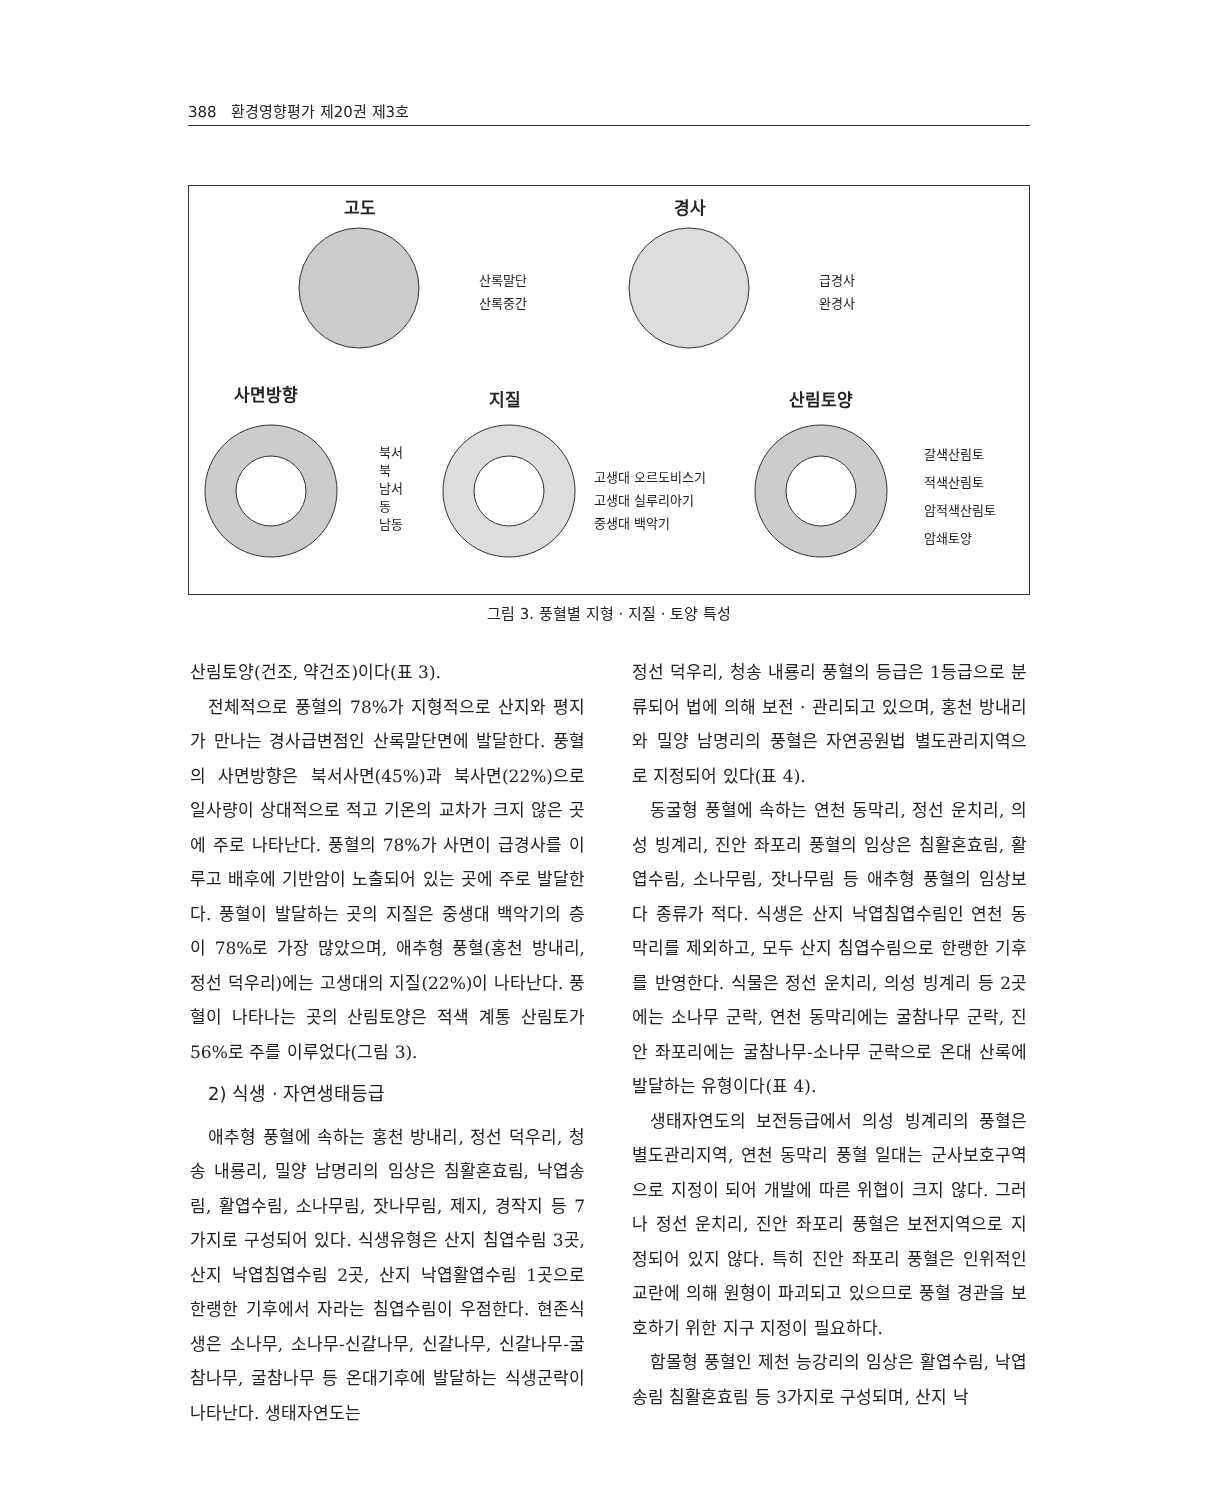388 환경영향평가 제20권 제3호
고도 경사
사면방향 지질 산림토양
산록말단
산록중간
급경사
완경사
북서
북
남서
동
남동
고생대 오르도비스기
고생대 실루리아기
중생대 백악기
갈색산림토
적색산림토
암적색산림토
암쇄토양
그림 3. 풍혈별 지형 · 지질 · 토양 특성
산림토양(건조, 약건조)이다(표 3).
전체적으로 풍혈의 78%가 지형적으로 산지와 평지가 만나는 경사급변점인 산록말단면에 발달한다. 풍혈의 사면방향은 북서사면(45%)과 북사면(22%)으로 일사량이 상대적으로 적고 기온의 교차가 크지 않은 곳에 주로 나타난다. 풍혈의 78%가 사면이 급경사를 이루고 배후에 기반암이 노출되어 있는 곳에 주로 발달한다. 풍혈이 발달하는 곳의 지질은 중생대 백악기의 층이 78%로 가장 많았으며, 애추형 풍혈(홍천 방내리, 정선 덕우리)에는 고생대의 지질(22%)이 나타난다. 풍혈이 나타나는 곳의 산림토양은 적색 계통 산림토가 56%로 주를 이루었다(그림 3).
2) 식생 · 자연생태등급
애추형 풍혈에 속하는 홍천 방내리, 정선 덕우리, 청송 내룡리, 밀양 남명리의 임상은 침활혼효림, 낙엽송림, 활엽수림, 소나무림, 잣나무림, 제지, 경작지 등 7가지로 구성되어 있다. 식생유형은 산지 침엽수림 3곳, 산지 낙엽침엽수림 2곳, 산지 낙엽활엽수림 1곳으로 한랭한 기후에서 자라는 침엽수림이 우점한다. 현존식생은 소나무, 소나무-신갈나무, 신갈나무, 신갈나무-굴참나무, 굴참나무 등 온대기후에 발달하는 식생군락이 나타난다. 생태자연도는
정선 덕우리, 청송 내룡리 풍혈의 등급은 1등급으로 분류되어 법에 의해 보전 · 관리되고 있으며, 홍천 방내리와 밀양 남명리의 풍혈은 자연공원법 별도관리지역으로 지정되어 있다(표 4).
동굴형 풍혈에 속하는 연천 동막리, 정선 운치리, 의성 빙계리, 진안 좌포리 풍혈의 임상은 침활혼효림, 활엽수림, 소나무림, 잣나무림 등 애추형 풍혈의 임상보다 종류가 적다. 식생은 산지 낙엽침엽수림인 연천 동막리를 제외하고, 모두 산지 침엽수림으로 한랭한 기후를 반영한다. 식물은 정선 운치리, 의성 빙계리 등 2곳에는 소나무 군락, 연천 동막리에는 굴참나무 군락, 진안 좌포리에는 굴참나무-소나무 군락으로 온대 산록에 발달하는 유형이다(표 4).
생태자연도의 보전등급에서 의성 빙계리의 풍혈은 별도관리지역, 연천 동막리 풍혈 일대는 군사보호구역으로 지정이 되어 개발에 따른 위협이 크지 않다. 그러나 정선 운치리, 진안 좌포리 풍혈은 보전지역으로 지정되어 있지 않다. 특히 진안 좌포리 풍혈은 인위적인 교란에 의해 원형이 파괴되고 있으므로 풍혈 경관을 보호하기 위한 지구 지정이 필요하다.
함몰형 풍혈인 제천 능강리의 임상은 활엽수림, 낙엽송림 침활혼효림 등 3가지로 구성되며, 산지 낙